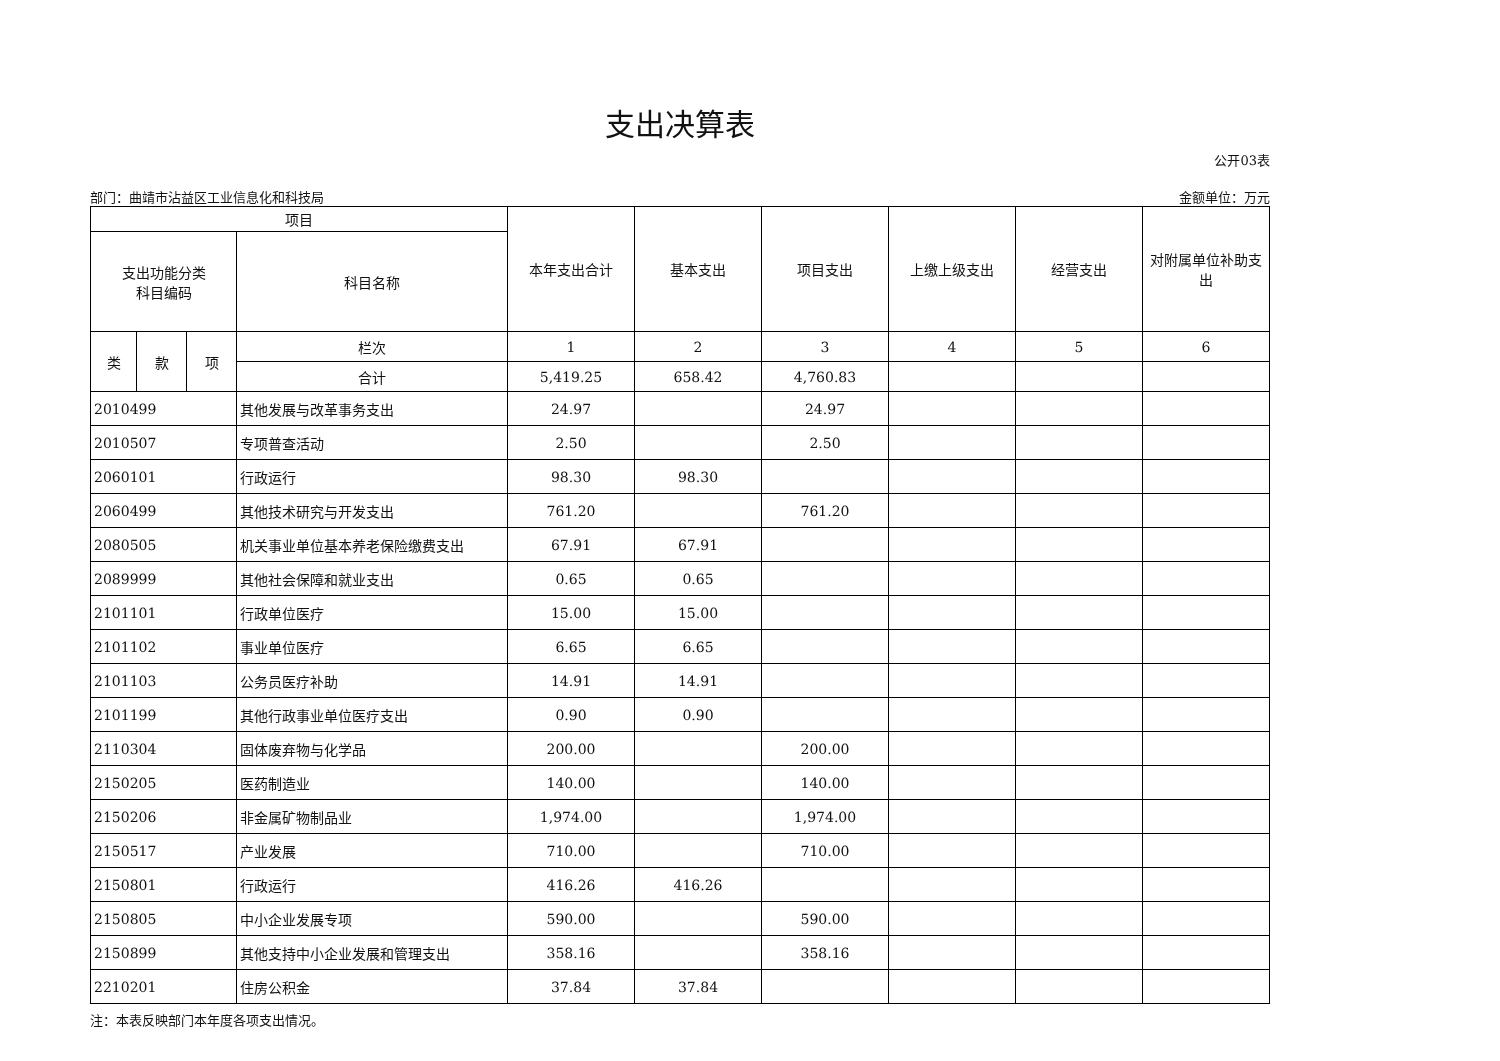支出决算表
公开03表
部门：曲靖市沾益区工业信息化和科技局 金额单位：万元
| 项目 | | | | 本年支出合计 | 基本支出 | 项目支出 | 上缴上级支出 | 经营支出 | 对附属单位补助支出 |
| --- | --- | --- | --- | --- | --- | --- | --- | --- | --- |
| 支出功能分类 科目编码 | | | 科目名称 | | | | | | |
| 类 | 款 | 项 | 栏次 | 1 | 2 | 3 | 4 | 5 | 6 |
| | | | 合计 | 5,419.25 | 658.42 | 4,760.83 | | | |
| 2010499 | | | 其他发展与改革事务支出 | 24.97 | | 24.97 | | | |
| 2010507 | | | 专项普查活动 | 2.50 | | 2.50 | | | |
| 2060101 | | | 行政运行 | 98.30 | 98.30 | | | | |
| 2060499 | | | 其他技术研究与开发支出 | 761.20 | | 761.20 | | | |
| 2080505 | | | 机关事业单位基本养老保险缴费支出 | 67.91 | 67.91 | | | | |
| 2089999 | | | 其他社会保障和就业支出 | 0.65 | 0.65 | | | | |
| 2101101 | | | 行政单位医疗 | 15.00 | 15.00 | | | | |
| 2101102 | | | 事业单位医疗 | 6.65 | 6.65 | | | | |
| 2101103 | | | 公务员医疗补助 | 14.91 | 14.91 | | | | |
| 2101199 | | | 其他行政事业单位医疗支出 | 0.90 | 0.90 | | | | |
| 2110304 | | | 固体废弃物与化学品 | 200.00 | | 200.00 | | | |
| 2150205 | | | 医药制造业 | 140.00 | | 140.00 | | | |
| 2150206 | | | 非金属矿物制品业 | 1,974.00 | | 1,974.00 | | | |
| 2150517 | | | 产业发展 | 710.00 | | 710.00 | | | |
| 2150801 | | | 行政运行 | 416.26 | 416.26 | | | | |
| 2150805 | | | 中小企业发展专项 | 590.00 | | 590.00 | | | |
| 2150899 | | | 其他支持中小企业发展和管理支出 | 358.16 | | 358.16 | | | |
| 2210201 | | | 住房公积金 | 37.84 | 37.84 | | | | |
注：本表反映部门本年度各项支出情况。